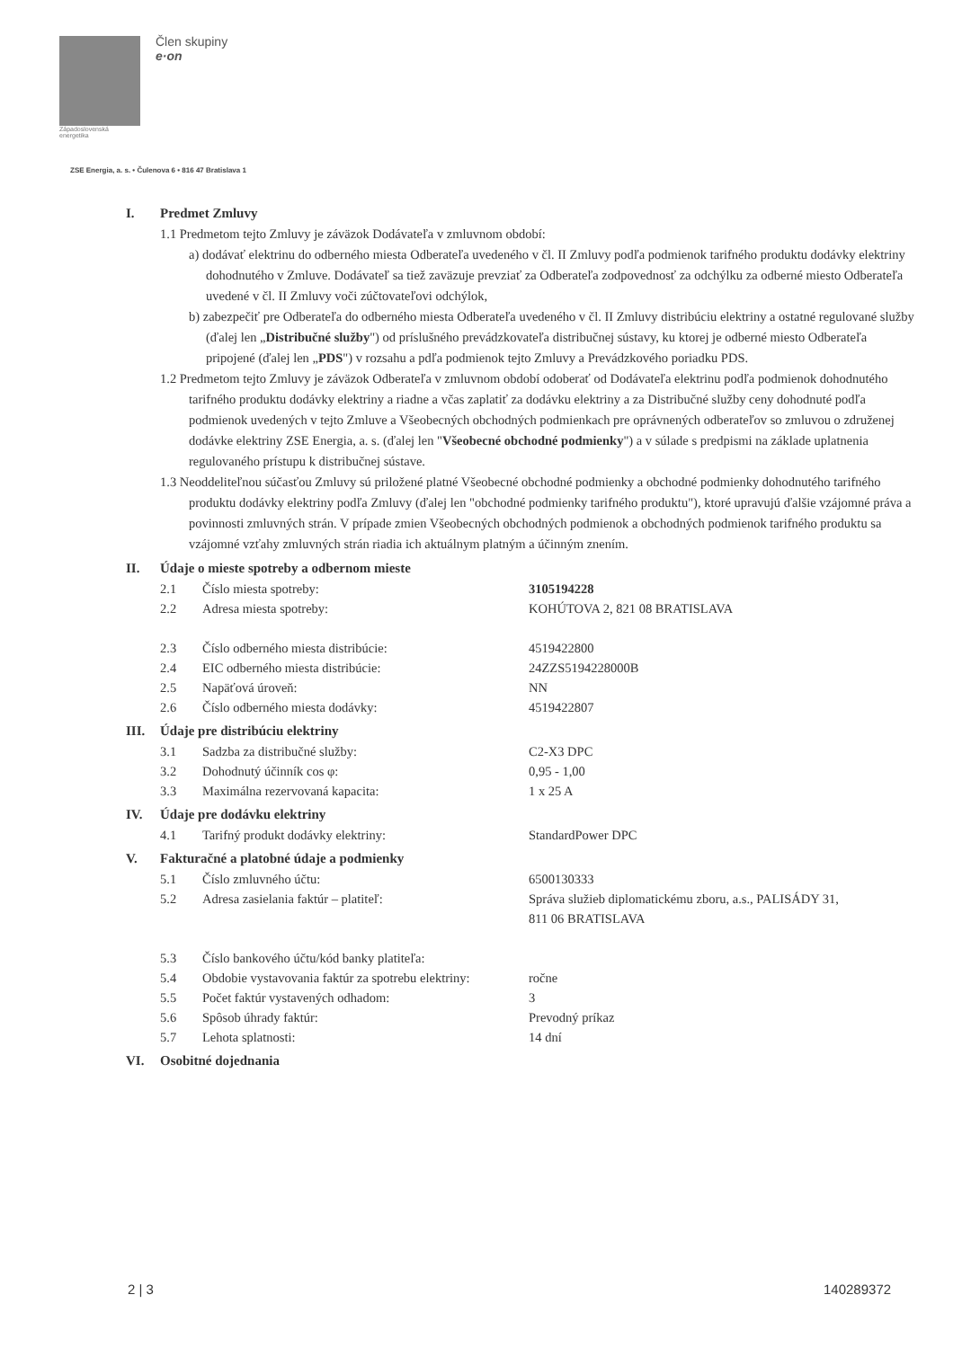Západoslovenská
energetika
Člen skupiny
e·on
ZSE Energia, a. s. • Čulenova 6 • 816 47 Bratislava 1
I. Predmet Zmluvy
1.1 Predmetom tejto Zmluvy je záväzok Dodávateľa v zmluvnom období:
a) dodávať elektrinu do odberného miesta Odberateľa uvedeného v čl. II Zmluvy podľa podmienok tarifného produktu dodávky elektriny dohodnutého v Zmluve. Dodávateľ sa tiež zaväzuje prevziať za Odberateľa zodpovednosť za odchýlku za odberné miesto Odberateľa uvedené v čl. II Zmluvy voči zúčtovateľovi odchýlok,
b) zabezpečiť pre Odberateľa do odberného miesta Odberateľa uvedeného v čl. II Zmluvy distribúciu elektriny a ostatné regulované služby (ďalej len „Distribučné služby") od príslušného prevádzkovateľa distribučnej sústavy, ku ktorej je odberné miesto Odberateľa pripojené (ďalej len „PDS") v rozsahu a pdľa podmienok tejto Zmluvy a Prevádzkového poriadku PDS.
1.2 Predmetom tejto Zmluvy je záväzok Odberateľa v zmluvnom období odoberať od Dodávateľa elektrinu podľa podmienok dohodnutého tarifného produktu dodávky elektriny a riadne a včas zaplatiť za dodávku elektriny a za Distribučné služby ceny dohodnuté podľa podmienok uvedených v tejto Zmluve a Všeobecných obchodných podmienkach pre oprávnených odberateľov so zmluvou o združenej dodávke elektriny ZSE Energia, a. s. (ďalej len "Všeobecné obchodné podmienky") a v súlade s predpismi na základe uplatnenia regulovaného prístupu k distribučnej sústave.
1.3 Neoddeliteľnou súčasťou Zmluvy sú priložené platné Všeobecné obchodné podmienky a obchodné podmienky dohodnutého tarifného produktu dodávky elektriny podľa Zmluvy (ďalej len "obchodné podmienky tarifného produktu"), ktoré upravujú ďalšie vzájomné práva a povinnosti zmluvných strán. V prípade zmien Všeobecných obchodných podmienok a obchodných podmienok tarifného produktu sa vzájomné vzťahy zmluvných strán riadia ich aktuálnym platným a účinným znením.
II. Údaje o mieste spotreby a odbernom mieste
| 2.1 | Číslo miesta spotreby: | 3105194228 |
| 2.2 | Adresa miesta spotreby: | KOHÚTOVA 2, 821 08 BRATISLAVA |
| 2.3 | Číslo odberného miesta distribúcie: | 4519422800 |
| 2.4 | EIC odberného miesta distribúcie: | 24ZZS5194228000B |
| 2.5 | Napäťová úroveň: | NN |
| 2.6 | Číslo odberného miesta dodávky: | 4519422807 |
III. Údaje pre distribúciu elektriny
| 3.1 | Sadzba za distribučné služby: | C2-X3 DPC |
| 3.2 | Dohodnutý účinník cos φ: | 0,95 - 1,00 |
| 3.3 | Maximálna rezervovaná kapacita: | 1 x 25 A |
IV. Údaje pre dodávku elektriny
| 4.1 | Tarifný produkt dodávky elektriny: | StandardPower DPC |
V. Fakturačné a platobné údaje a podmienky
| 5.1 | Číslo zmluvného účtu: | 6500130333 |
| 5.2 | Adresa zasielania faktúr – platiteľ: | Správa služieb diplomatickému zboru, a.s., PALISÁDY 31, 811 06 BRATISLAVA |
| 5.3 | Číslo bankového účtu/kód banky platiteľa: | |
| 5.4 | Obdobie vystavovania faktúr za spotrebu elektriny: | ročne |
| 5.5 | Počet faktúr vystavených odhadom: | 3 |
| 5.6 | Spôsob úhrady faktúr: | Prevodný príkaz |
| 5.7 | Lehota splatnosti: | 14 dní |
VI. Osobitné dojednania
2 | 3 140289372